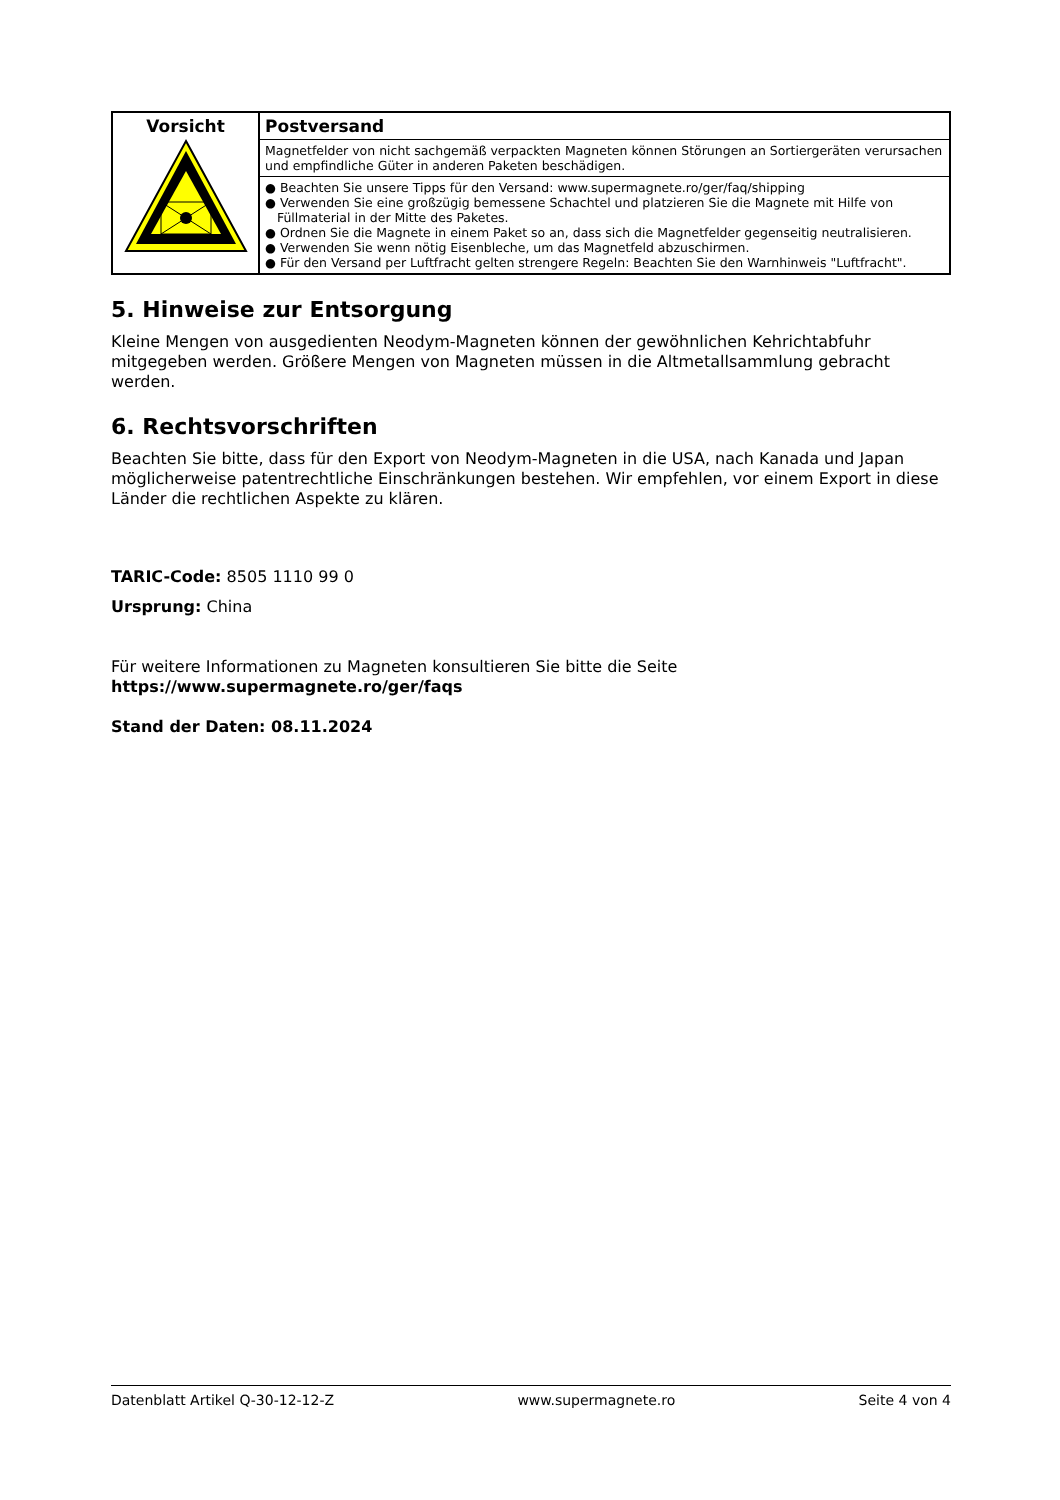| Vorsicht | Postversand |
| | Magnetfelder von nicht sachgemäß verpackten Magneten können Störungen an Sortiergeräten verursachen und empfindliche Güter in anderen Paketen beschädigen. |
| | ● Beachten Sie unsere Tipps für den Versand: www.supermagnete.ro/ger/faq/shipping ● Verwenden Sie eine großzügig bemessene Schachtel und platzieren Sie die Magnete mit Hilfe von Füllmaterial in der Mitte des Paketes. ● Ordnen Sie die Magnete in einem Paket so an, dass sich die Magnetfelder gegenseitig neutralisieren. ● Verwenden Sie wenn nötig Eisenbleche, um das Magnetfeld abzuschirmen. ● Für den Versand per Luftfracht gelten strengere Regeln: Beachten Sie den Warnhinweis "Luftfracht". |
5. Hinweise zur Entsorgung
Kleine Mengen von ausgedienten Neodym-Magneten können der gewöhnlichen Kehrichtabfuhr mitgegeben werden. Größere Mengen von Magneten müssen in die Altmetallsammlung gebracht werden.
6. Rechtsvorschriften
Beachten Sie bitte, dass für den Export von Neodym-Magneten in die USA, nach Kanada und Japan möglicherweise patentrechtliche Einschränkungen bestehen. Wir empfehlen, vor einem Export in diese Länder die rechtlichen Aspekte zu klären.
TARIC-Code: 8505 1110 99 0
Ursprung: China
Für weitere Informationen zu Magneten konsultieren Sie bitte die Seite
https://www.supermagnete.ro/ger/faqs
Stand der Daten: 08.11.2024
Datenblatt Artikel Q-30-12-12-Z www.supermagnete.ro Seite 4 von 4